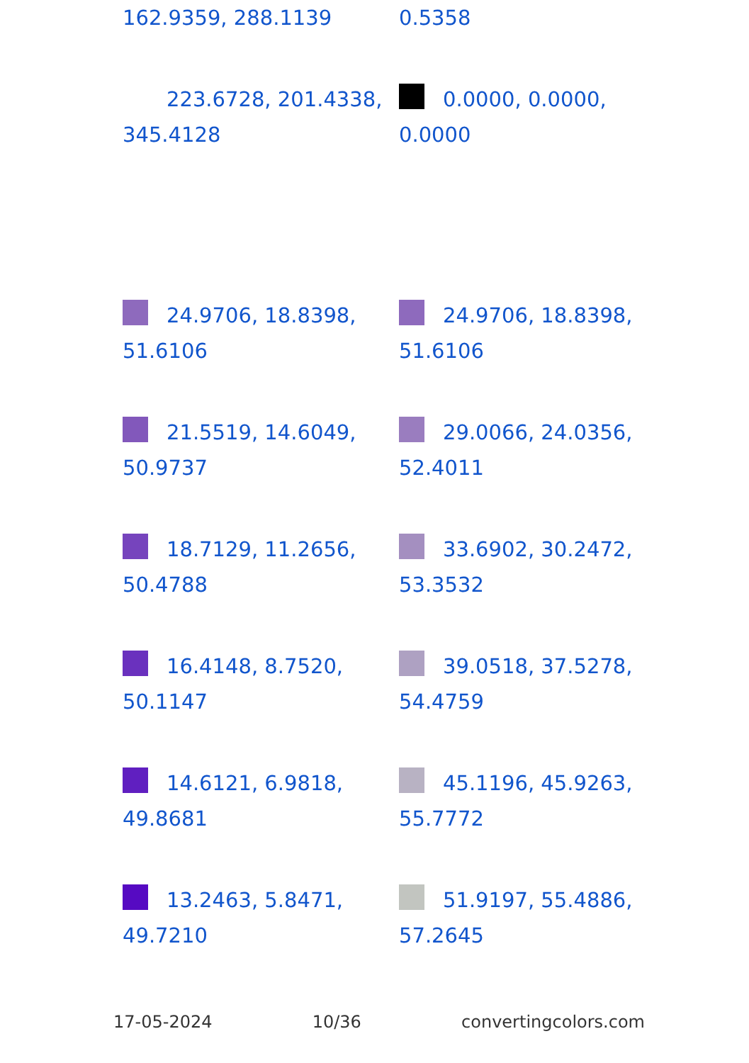162.9359, 288.1139 0.5358
223.6728, 201.4338, 345.4128
0.0000, 0.0000, 0.0000
24.9706, 18.8398, 51.6106
24.9706, 18.8398, 51.6106
21.5519, 14.6049, 50.9737
29.0066, 24.0356, 52.4011
18.7129, 11.2656, 50.4788
33.6902, 30.2472, 53.3532
16.4148, 8.7520, 50.1147
39.0518, 37.5278, 54.4759
14.6121, 6.9818, 49.8681
45.1196, 45.9263, 55.7772
13.2463, 5.8471, 49.7210
51.9197, 55.4886, 57.2645
17-05-2024 10/36 convertingcolors.com